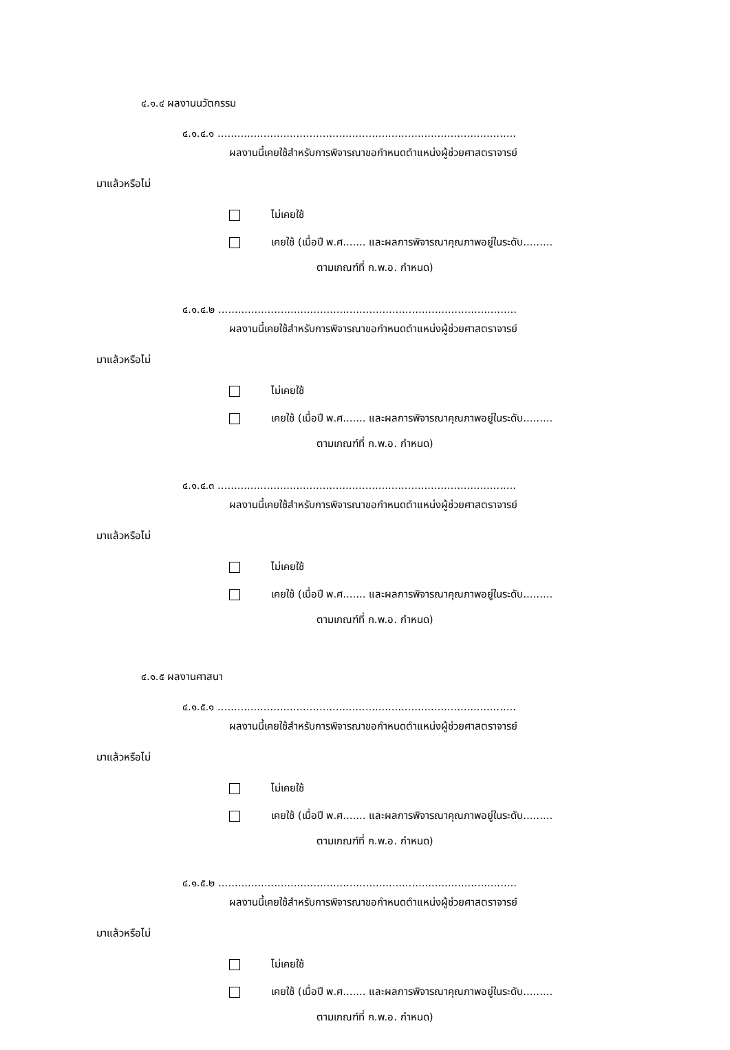๔.๑.๔ ผลงานนวัตกรรม
๔.๑.๔.๑ ...........................................................................................
ผลงานนี้เคยใช้สำหรับการพิจารณาขอกำหนดตำแหน่งผู้ช่วยศาสตราจารย์
มาแล้วหรือไม่
ไม่เคยใช้
เคยใช้ (เมื่อปี พ.ศ....... และผลการพิจารณาคุณภาพอยู่ในระดับ.........
ตามเกณฑ์ที่ ก.พ.อ. กำหนด)
๔.๑.๔.๒ ...........................................................................................
ผลงานนี้เคยใช้สำหรับการพิจารณาขอกำหนดตำแหน่งผู้ช่วยศาสตราจารย์
มาแล้วหรือไม่
ไม่เคยใช้
เคยใช้ (เมื่อปี พ.ศ....... และผลการพิจารณาคุณภาพอยู่ในระดับ.........
ตามเกณฑ์ที่ ก.พ.อ. กำหนด)
๔.๑.๔.๓ ...........................................................................................
ผลงานนี้เคยใช้สำหรับการพิจารณาขอกำหนดตำแหน่งผู้ช่วยศาสตราจารย์
มาแล้วหรือไม่
ไม่เคยใช้
เคยใช้ (เมื่อปี พ.ศ....... และผลการพิจารณาคุณภาพอยู่ในระดับ.........
ตามเกณฑ์ที่ ก.พ.อ. กำหนด)
๔.๑.๕ ผลงานศาสนา
๔.๑.๕.๑ ...........................................................................................
ผลงานนี้เคยใช้สำหรับการพิจารณาขอกำหนดตำแหน่งผู้ช่วยศาสตราจารย์
มาแล้วหรือไม่
ไม่เคยใช้
เคยใช้ (เมื่อปี พ.ศ....... และผลการพิจารณาคุณภาพอยู่ในระดับ.........
ตามเกณฑ์ที่ ก.พ.อ. กำหนด)
๔.๑.๕.๒ ...........................................................................................
ผลงานนี้เคยใช้สำหรับการพิจารณาขอกำหนดตำแหน่งผู้ช่วยศาสตราจารย์
มาแล้วหรือไม่
ไม่เคยใช้
เคยใช้ (เมื่อปี พ.ศ....... และผลการพิจารณาคุณภาพอยู่ในระดับ.........
ตามเกณฑ์ที่ ก.พ.อ. กำหนด)